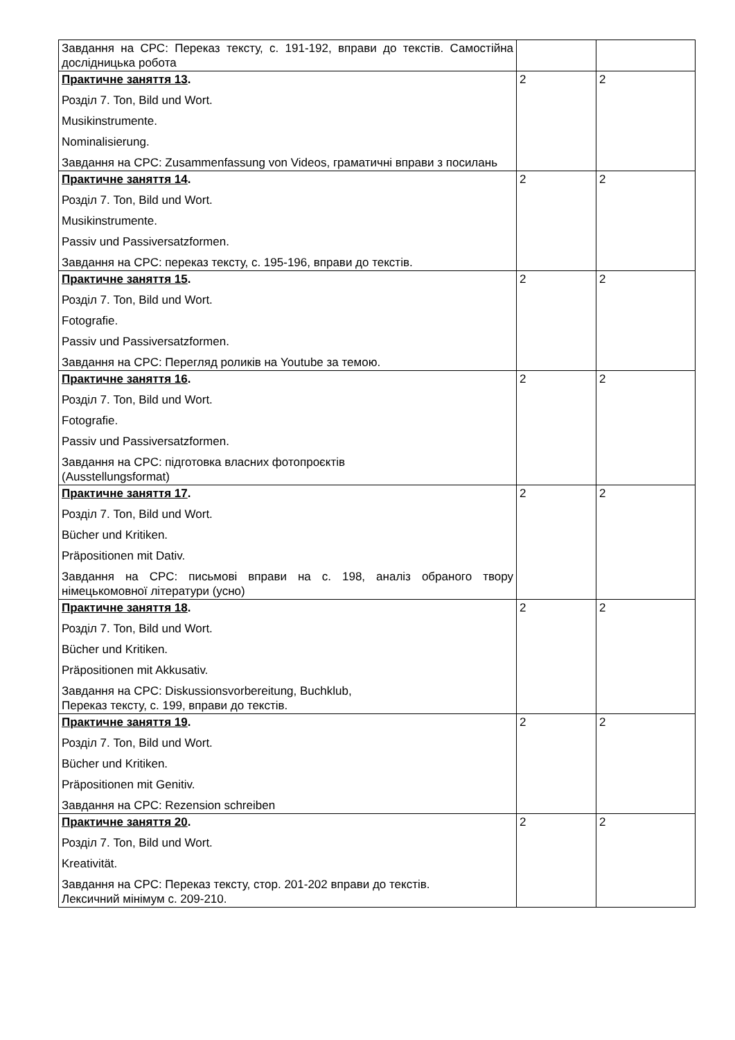| Завдання на СРС: Переказ тексту, с. 191-192, вправи до текстів. Самостійна дослідницька робота | | |
| Практичне заняття 13 . Розділ 7. Ton, Bild und Wort. Musikinstrumente. Nominalisierung. Завдання на СРС: Zusammenfassung von Videos, граматичні вправи з посилань | 2 | 2 |
| Практичне заняття 14 . Розділ 7. Ton, Bild und Wort. Musikinstrumente. Passiv und Passiversatzformen. Завдання на СРС: переказ тексту, с. 195-196, вправи до текстів. | 2 | 2 |
| Практичне заняття 15 . Розділ 7. Ton, Bild und Wort. Fotografie. Passiv und Passiversatzformen. Завдання на СРС: Перегляд роликів на Youtube за темою. | 2 | 2 |
| Практичне заняття 16 . Розділ 7. Ton, Bild und Wort. Fotografie. Passiv und Passiversatzformen. Завдання на СРС: підготовка власних фотопроєктів (Ausstellungsformat) | 2 | 2 |
| Практичне заняття 17 . Розділ 7. Ton, Bild und Wort. Bücher und Kritiken. Präpositionen mit Dativ. Завдання на СРС: письмові вправи на с. 198, аналіз обраного твору німецькомовної літератури (усно) | 2 | 2 |
| Практичне заняття 18 . Розділ 7. Ton, Bild und Wort. Bücher und Kritiken. Präpositionen mit Akkusativ. Завдання на СРС: Diskussionsvorbereitung, Buchklub, Переказ тексту, с. 199, вправи до текстів. | 2 | 2 |
| Практичне заняття 19 . Розділ 7. Ton, Bild und Wort. Bücher und Kritiken. Präpositionen mit Genitiv. Завдання на СРС: Rezension schreiben | 2 | 2 |
| Практичне заняття 20 . Розділ 7. Ton, Bild und Wort. Kreativität. Завдання на СРС: Переказ тексту, стор. 201-202 вправи до текстів. Лексичний мінімум с. 209-210. | 2 | 2 |